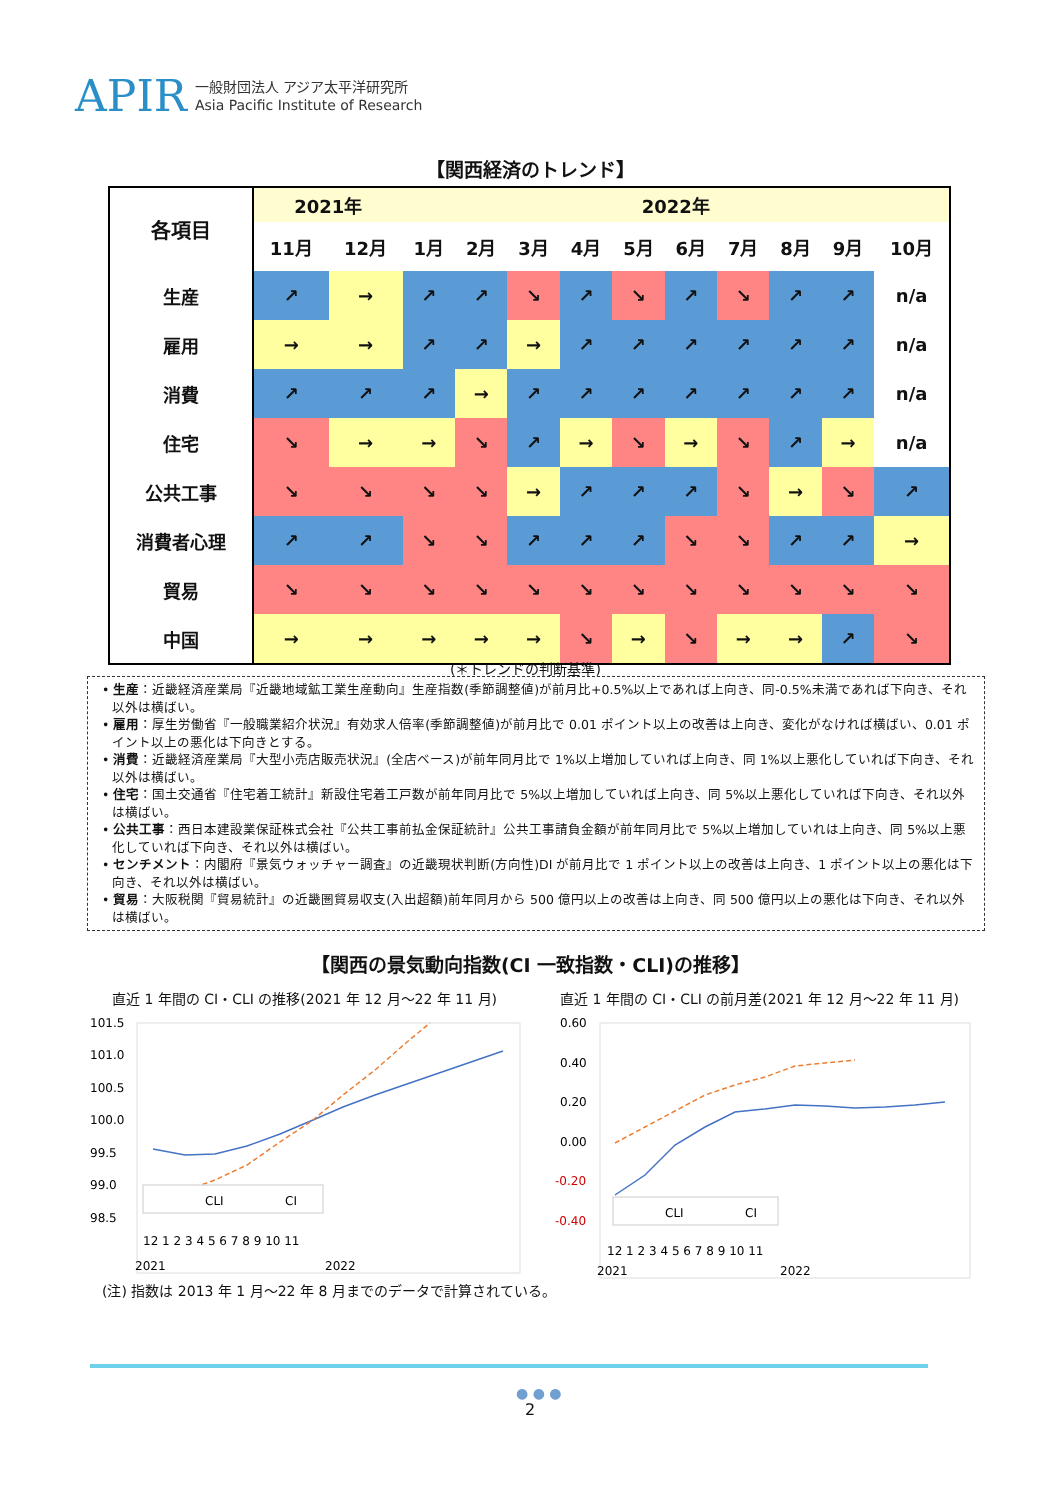APIR
一般財団法人 アジア太平洋研究所
Asia Pacific Institute of Research
【関西経済のトレンド】
| 各項目 | 2021年 | | 2022年 | | | | | | | | | |
| --- | --- | --- | --- | --- | --- | --- | --- | --- | --- | --- | --- | --- |
| | 11月 | 12月 | 1月 | 2月 | 3月 | 4月 | 5月 | 6月 | 7月 | 8月 | 9月 | 10月 |
| 生産 | ↗ | → | ↗ | ↗ | ↘ | ↗ | ↘ | ↗ | ↘ | ↗ | ↗ | n/a |
| 雇用 | → | → | ↗ | ↗ | → | ↗ | ↗ | ↗ | ↗ | ↗ | ↗ | n/a |
| 消費 | ↗ | ↗ | ↗ | → | ↗ | ↗ | ↗ | ↗ | ↗ | ↗ | ↗ | n/a |
| 住宅 | ↘ | → | → | ↘ | ↗ | → | ↘ | → | ↘ | ↗ | → | n/a |
| 公共工事 | ↘ | ↘ | ↘ | ↘ | → | ↗ | ↗ | ↗ | ↘ | → | ↘ | ↗ |
| 消費者心理 | ↗ | ↗ | ↘ | ↘ | ↗ | ↗ | ↗ | ↘ | ↘ | ↗ | ↗ | → |
| 貿易 | ↘ | ↘ | ↘ | ↘ | ↘ | ↘ | ↘ | ↘ | ↘ | ↘ | ↘ | ↘ |
| 中国 | → | → | → | → | → | ↘ | → | ↘ | → | → | ↗ | ↘ |
(＊トレンドの判断基準)
• 生産：近畿経済産業局『近畿地域鉱工業生産動向』生産指数(季節調整値)が前月比+0.5%以上であれば上向き、同-0.5%未満であれば下向き、それ以外は横ばい。
• 雇用：厚生労働省『一般職業紹介状況』有効求人倍率(季節調整値)が前月比で 0.01 ポイント以上の改善は上向き、変化がなければ横ばい、0.01 ポイント以上の悪化は下向きとする。
• 消費：近畿経済産業局『大型小売店販売状況』(全店ベース)が前年同月比で 1%以上増加していれば上向き、同 1%以上悪化していれば下向き、それ以外は横ばい。
• 住宅：国土交通省『住宅着工統計』新設住宅着工戸数が前年同月比で 5%以上増加していれば上向き、同 5%以上悪化していれば下向き、それ以外は横ばい。
• 公共工事：西日本建設業保証株式会社『公共工事前払金保証統計』公共工事請負金額が前年同月比で 5%以上増加していれは上向き、同 5%以上悪化していれば下向き、それ以外は横ばい。
• センチメント：内閣府『景気ウォッチャー調査』の近畿現状判断(方向性)DI が前月比で 1 ポイント以上の改善は上向き、1 ポイント以上の悪化は下向き、それ以外は横ばい。
• 貿易：大阪税関『貿易統計』の近畿圏貿易収支(入出超額)前年同月から 500 億円以上の改善は上向き、同 500 億円以上の悪化は下向き、それ以外は横ばい。
【関西の景気動向指数(CI 一致指数・CLI)の推移】
直近 1 年間の CI・CLI の推移(2021 年 12 月～22 年 11 月)
直近 1 年間の CI・CLI の前月差(2021 年 12 月～22 年 11 月)
101.5
101.0
100.5
100.0
99.5
99.0
98.5
CLI
CI
12 1 2 3 4 5 6 7 8 9 10 11
2021
2022
0.60
0.40
0.20
0.00
-0.20
-0.40
CLI
CI
12 1 2 3 4 5 6 7 8 9 10 11
2021
2022
(注) 指数は 2013 年 1 月～22 年 8 月までのデータで計算されている。
● ● ●
2